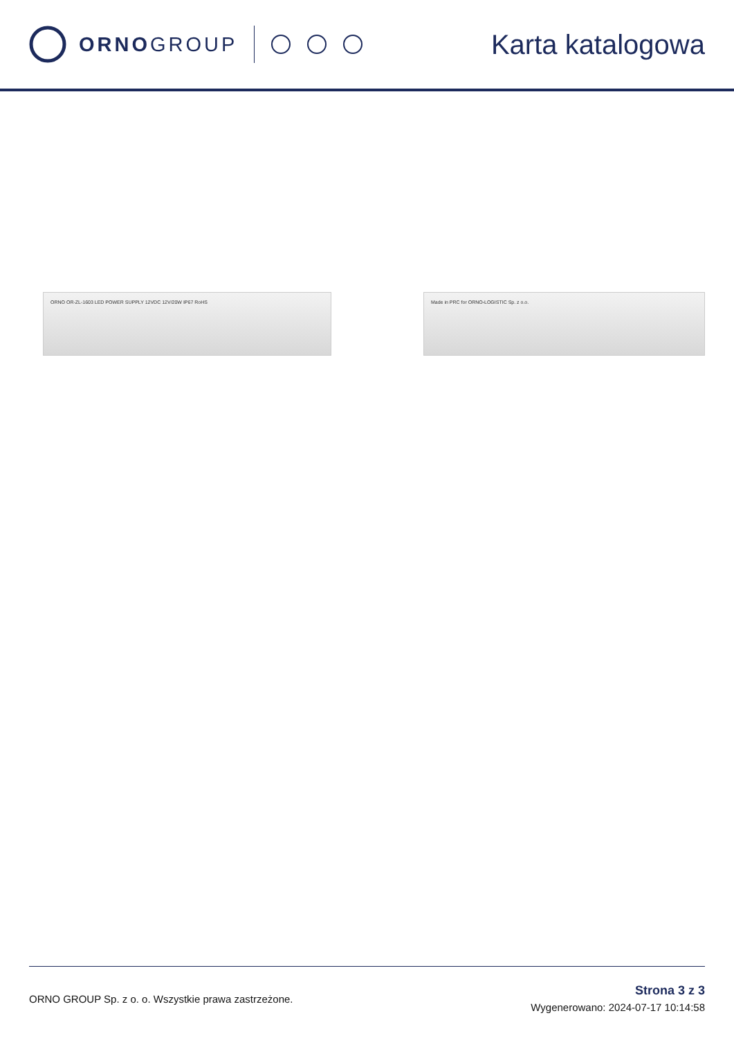ORNOGROUP
Karta katalogowa
ORNO OR-ZL-1603 LED POWER SUPPLY 12VDC 12V/20W IP67 RoHS Made in PRC for ORNO-LOGISTIC Sp. z o.o.
ORNO GROUP Sp. z o. o. Wszystkie prawa zastrzeżone.
Strona 3 z 3
Wygenerowano: 2024-07-17 10:14:58